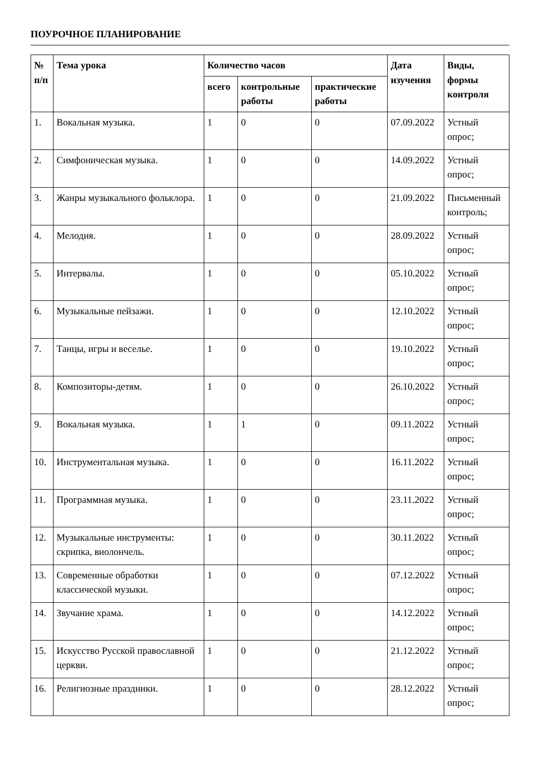ПОУРОЧНОЕ ПЛАНИРОВАНИЕ
| № п/п | Тема урока | Количество часов | | | Дата изучения | Виды, формы контроля |
| --- | --- | --- | --- | --- | --- | --- |
| | | всего | контрольные работы | практические работы | | |
| 1. | Вокальная музыка. | 1 | 0 | 0 | 07.09.2022 | Устный опрос; |
| 2. | Симфоническая музыка. | 1 | 0 | 0 | 14.09.2022 | Устный опрос; |
| 3. | Жанры музыкального фольклора. | 1 | 0 | 0 | 21.09.2022 | Письменный контроль; |
| 4. | Мелодия. | 1 | 0 | 0 | 28.09.2022 | Устный опрос; |
| 5. | Интервалы. | 1 | 0 | 0 | 05.10.2022 | Устный опрос; |
| 6. | Музыкальные пейзажи. | 1 | 0 | 0 | 12.10.2022 | Устный опрос; |
| 7. | Танцы, игры и веселье. | 1 | 0 | 0 | 19.10.2022 | Устный опрос; |
| 8. | Композиторы-детям. | 1 | 0 | 0 | 26.10.2022 | Устный опрос; |
| 9. | Вокальная музыка. | 1 | 1 | 0 | 09.11.2022 | Устный опрос; |
| 10. | Инструментальная музыка. | 1 | 0 | 0 | 16.11.2022 | Устный опрос; |
| 11. | Программная музыка. | 1 | 0 | 0 | 23.11.2022 | Устный опрос; |
| 12. | Музыкальные инструменты: скрипка, виолончель. | 1 | 0 | 0 | 30.11.2022 | Устный опрос; |
| 13. | Современные обработки классической музыки. | 1 | 0 | 0 | 07.12.2022 | Устный опрос; |
| 14. | Звучание храма. | 1 | 0 | 0 | 14.12.2022 | Устный опрос; |
| 15. | Искусство Русской православной церкви. | 1 | 0 | 0 | 21.12.2022 | Устный опрос; |
| 16. | Религиозные праздники. | 1 | 0 | 0 | 28.12.2022 | Устный опрос; |